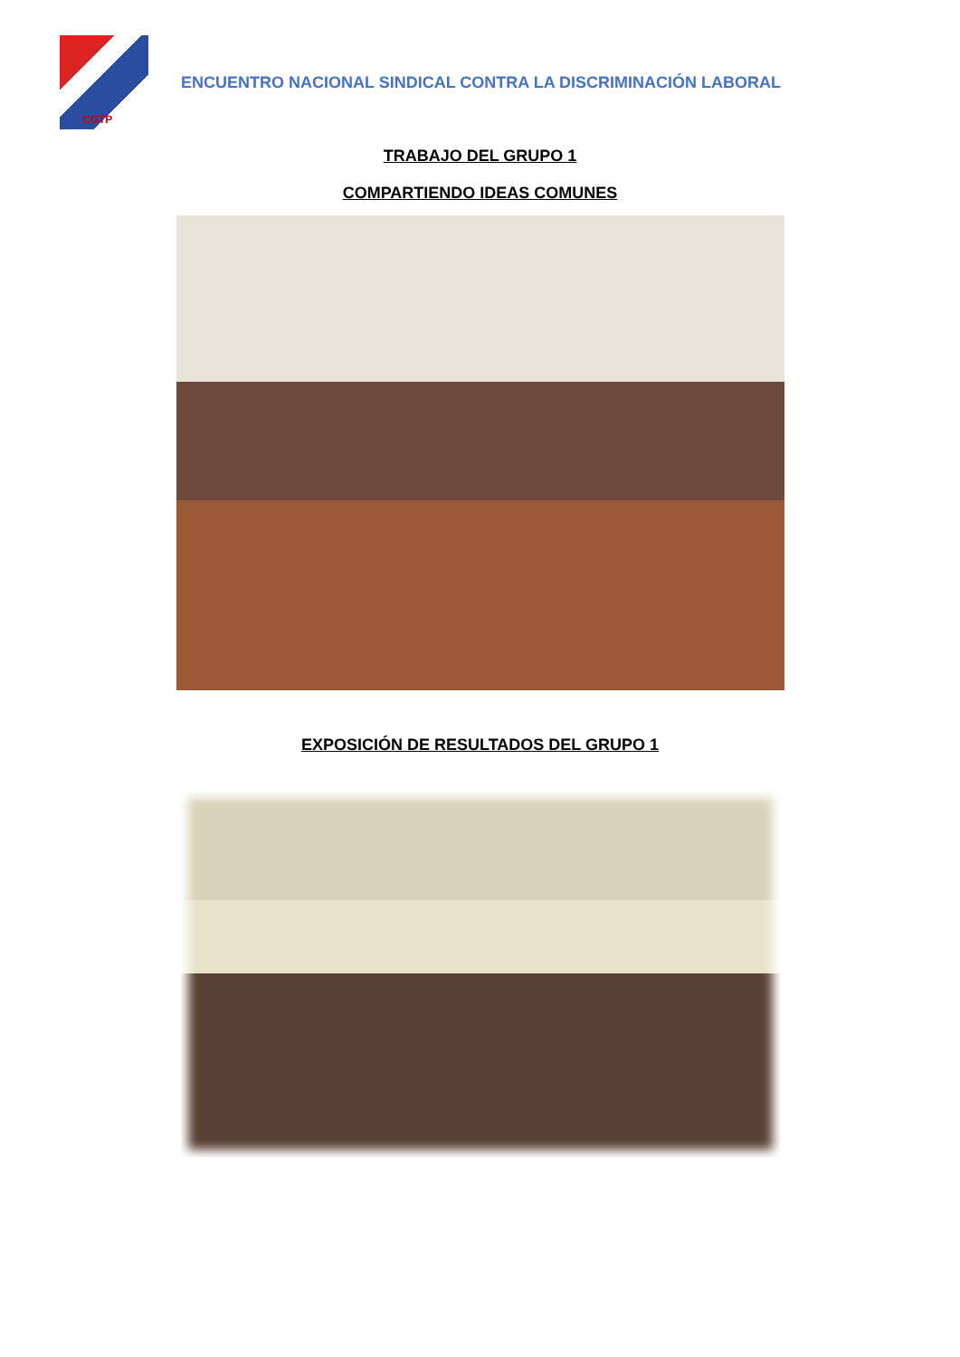CGTP
ENCUENTRO NACIONAL SINDICAL CONTRA LA DISCRIMINACIÓN LABORAL
TRABAJO DEL GRUPO 1
COMPARTIENDO IDEAS COMUNES
EXPOSICIÓN DE RESULTADOS DEL GRUPO 1